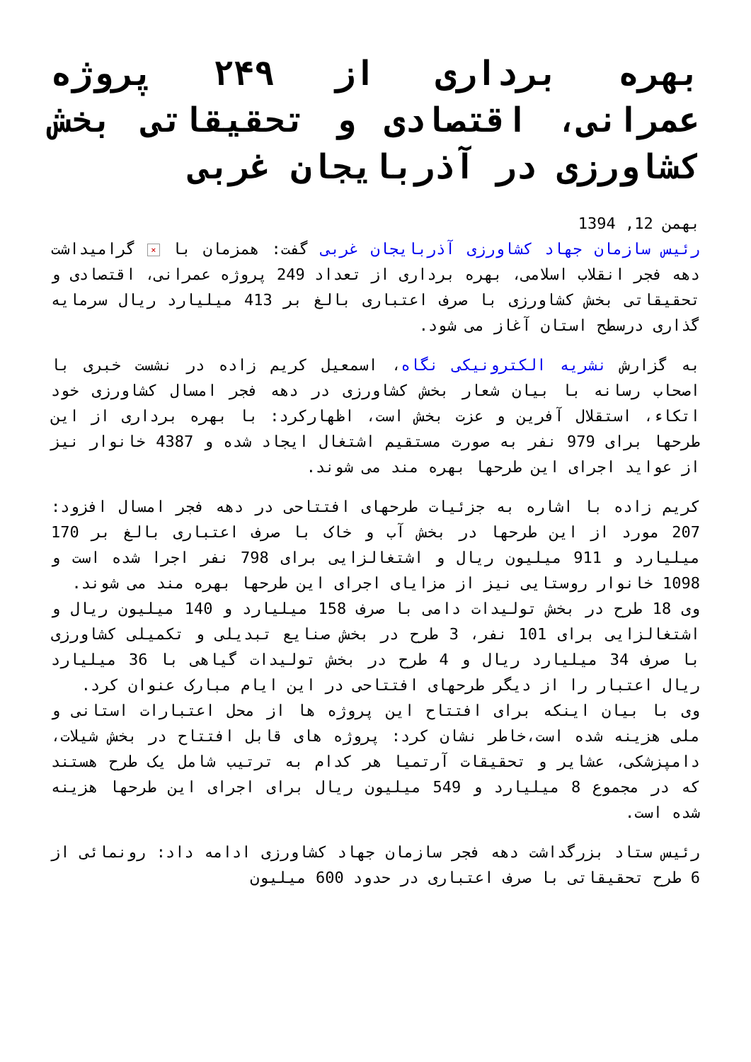بهره برداری از ۲۴۹ پروژه عمرانی، اقتصادی و تحقیقاتی بخش کشاورزی در آذربایجان غربی
بهمن 12, 1394
رئیس سازمان جهاد کشاورزی آذربایجان غربی گفت: همزمان با × گرامیداشت دهه فجر انقلاب اسلامی، بهره برداری از تعداد 249 پروژه عمرانی، اقتصادی و تحقیقاتی بخش کشاورزی با صرف اعتباری بالغ بر 413 میلیارد ریال سرمایه گذاری درسطح استان آغاز می شود.
به گزارش نشریه الکترونیکی نگاه، اسمعیل کریم زاده در نشست خبری با اصحاب رسانه با بیان شعار بخش کشاورزی در دهه فجر امسال کشاورزی خود اتکاء، استقلال آفرین و عزت بخش است، اظهارکرد: با بهره برداری از این طرحها برای 979 نفر به صورت مستقیم اشتغال ایجاد شده و 4387 خانوار نیز از عواید اجرای این طرحها بهره مند می شوند.
کریم زاده با اشاره به جزئیات طرحهای افتتاحی در دهه فجر امسال افزود: 207 مورد از این طرحها در بخش آب و خاک با صرف اعتباری بالغ بر 170 میلیارد و 911 میلیون ریال و اشتغالزایی برای 798 نفر اجرا شده است و 1098 خانوار روستایی نیز از مزایای اجرای این طرحها بهره مند می شوند.
وی 18 طرح در بخش تولیدات دامی با صرف 158 میلیارد و 140 میلیون ریال و اشتغالزایی برای 101 نفر، 3 طرح در بخش صنایع تبدیلی و تکمیلی کشاورزی با صرف 34 میلیارد ریال و 4 طرح در بخش تولیدات گیاهی با 36 میلیارد ریال اعتبار را از دیگر طرحهای افتتاحی در این ایام مبارک عنوان کرد.
وی با بیان اینکه برای افتتاح این پروژه ها از محل اعتبارات استانی و ملی هزینه شده است،خاطر نشان کرد: پروژه های قابل افتتاح در بخش شیلات، دامپزشکی، عشایر و تحقیقات آرتمیا هر کدام به ترتیب شامل یک طرح هستند که در مجموع 8 میلیارد و 549 میلیون ریال برای اجرای این طرحها هزینه شده است.
رئیس ستاد بزرگداشت دهه فجر سازمان جهاد کشاورزی ادامه داد: رونمائی از 6 طرح تحقیقاتی با صرف اعتباری در حدود 600 میلیون